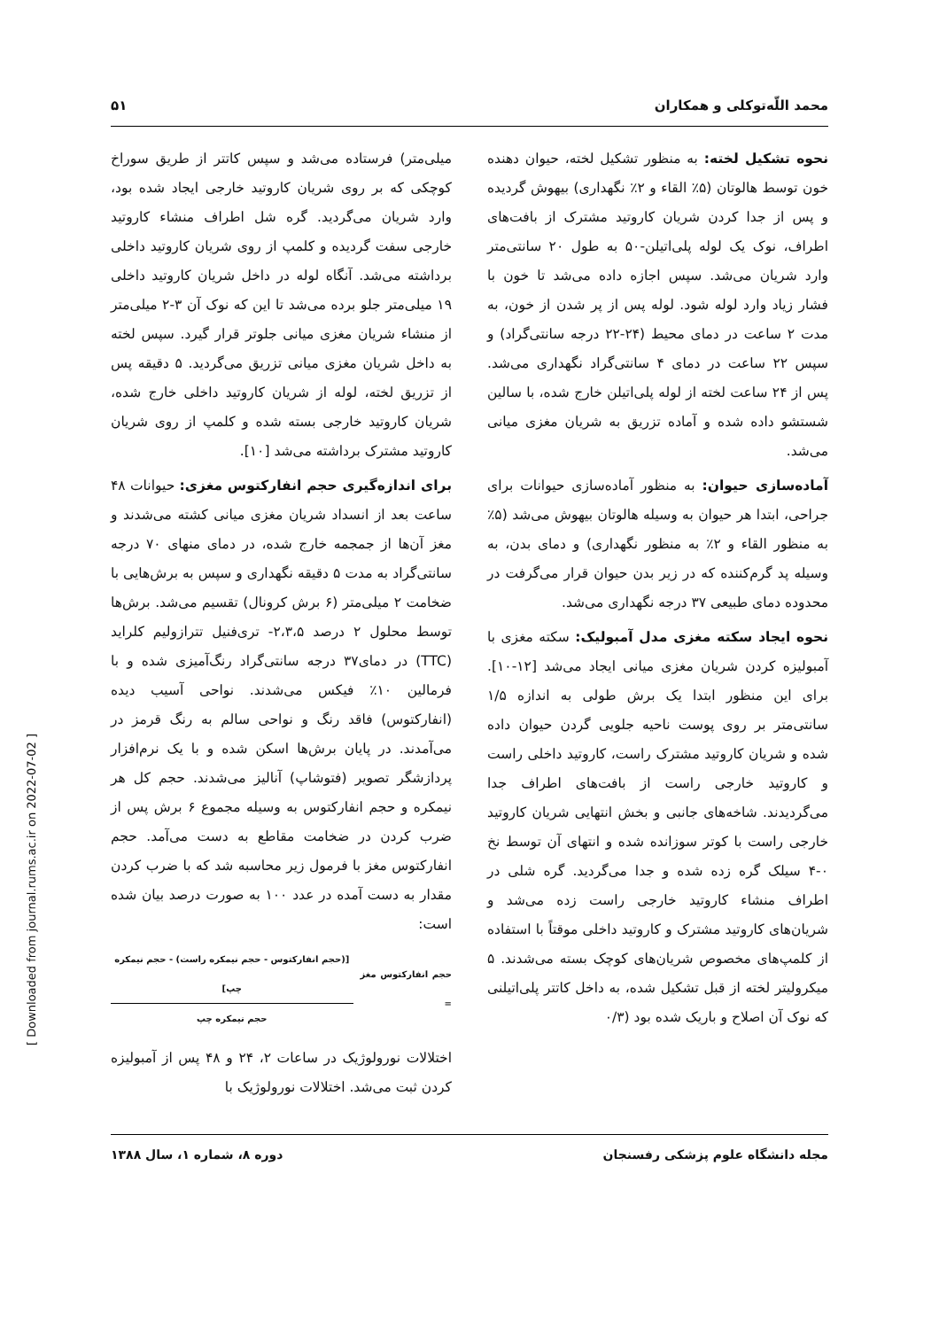محمد اللّه‌توکلی و همکاران ۵۱
نحوه تشکیل لخته: به منظور تشکیل لخته، حیوان دهنده خون توسط هالوتان (۵٪ القاء و ۲٪ نگهداری) بیهوش گردیده و پس از جدا کردن شریان کاروتید مشترک از بافت‌های اطراف، نوک یک لوله پلی‌اتیلن-۵۰ به طول ۲۰ سانتی‌متر وارد شریان می‌شد. سپس اجازه داده می‌شد تا خون با فشار زیاد وارد لوله شود. لوله پس از پر شدن از خون، به مدت ۲ ساعت در دمای محیط (۲۴-۲۲ درجه سانتی‌گراد) و سپس ۲۲ ساعت در دمای ۴ سانتی‌گراد نگهداری می‌شد. پس از ۲۴ ساعت لخته از لوله پلی‌اتیلن خارج شده، با سالین شستشو داده شده و آماده تزریق به شریان مغزی میانی می‌شد.
آماده‌سازی حیوان: به منظور آماده‌سازی حیوانات برای جراحی، ابتدا هر حیوان به وسیله هالوتان بیهوش می‌شد (۵٪ به منظور القاء و ۲٪ به منظور نگهداری) و دمای بدن، به وسیله پد گرم‌کننده که در زیر بدن حیوان قرار می‌گرفت در محدوده دمای طبیعی ۳۷ درجه نگهداری می‌شد.
نحوه ایجاد سکته مغزی مدل آمبولیک: سکته مغزی با آمبولیزه کردن شریان مغزی میانی ایجاد می‌شد [۱۲-۱۰]. برای این منظور ابتدا یک برش طولی به اندازه ۱/۵ سانتی‌متر بر روی پوست ناحیه جلویی گردن حیوان داده شده و شریان کاروتید مشترک راست، کاروتید داخلی راست و کاروتید خارجی راست از بافت‌های اطراف جدا می‌گردیدند. شاخه‌های جانبی و بخش انتهایی شریان کاروتید خارجی راست با کوتر سوزانده شده و انتهای آن توسط نخ ۰-۴ سیلک گره زده شده و جدا می‌گردید. گره شلی در اطراف منشاء کاروتید خارجی راست زده می‌شد و شریان‌های کاروتید مشترک و کاروتید داخلی موقتاً با استفاده از کلمپ‌های مخصوص شریان‌های کوچک بسته می‌شدند. ۵ میکرولیتر لخته از قبل تشکیل شده، به داخل کاتتر پلی‌اتیلنی که نوک آن اصلاح و باریک شده بود (۰/۳
میلی‌متر) فرستاده می‌شد و سپس کاتتر از طریق سوراخ کوچکی که بر روی شریان کاروتید خارجی ایجاد شده بود، وارد شریان می‌گردید. گره شل اطراف منشاء کاروتید خارجی سفت گردیده و کلمپ از روی شریان کاروتید داخلی برداشته می‌شد. آنگاه لوله در داخل شریان کاروتید داخلی ۱۹ میلی‌متر جلو برده می‌شد تا این که نوک آن ۳-۲ میلی‌متر از منشاء شریان مغزی میانی جلوتر قرار گیرد. سپس لخته به داخل شریان مغزی میانی تزریق می‌گردید. ۵ دقیقه پس از تزریق لخته، لوله از شریان کاروتید داخلی خارج شده، شریان کاروتید خارجی بسته شده و کلمپ از روی شریان کاروتید مشترک برداشته می‌شد [۱۰].
برای اندازه‌گیری حجم انفارکتوس مغزی: حیوانات ۴۸ ساعت بعد از انسداد شریان مغزی میانی کشته می‌شدند و مغز آن‌ها از جمجمه خارج شده، در دمای منهای ۷۰ درجه سانتی‌گراد به مدت ۵ دقیقه نگهداری و سپس به برش‌هایی با ضخامت ۲ میلی‌متر (۶ برش کرونال) تقسیم می‌شد. برش‌ها توسط محلول ۲ درصد ۲،۳،۵- تری‌فنیل تترازولیم کلراید (TTC) در دمای۳۷ درجه سانتی‌گراد رنگ‌آمیزی شده و با فرمالین ۱۰٪ فیکس می‌شدند. نواحی آسیب دیده (انفارکتوس) فاقد رنگ و نواحی سالم به رنگ قرمز در می‌آمدند. در پایان برش‌ها اسکن شده و با یک نرم‌افزار پردازشگر تصویر (فتوشاپ) آنالیز می‌شدند. حجم کل هر نیمکره و حجم انفارکتوس به وسیله مجموع ۶ برش پس از ضرب کردن در ضخامت مقاطع به دست می‌آمد. حجم انفارکتوس مغز با فرمول زیر محاسبه شد که با ضرب کردن مقدار به دست آمده در عدد ۱۰۰ به صورت درصد بیان شده است:
حجم انفارکتوس مغز =
[(حجم انفارکتوس - حجم نیمکره راست) - حجم نیمکره چپ]
حجم نیمکره چپ
اختلالات نورولوژیک در ساعات ۲، ۲۴ و ۴۸ پس از آمبولیزه کردن ثبت می‌شد. اختلالات نورولوژیک با
مجله دانشگاه علوم پزشکی رفسنجان دوره ۸، شماره ۱، سال ۱۳۸۸
[ Downloaded from journal.rums.ac.ir on 2022-07-02 ]